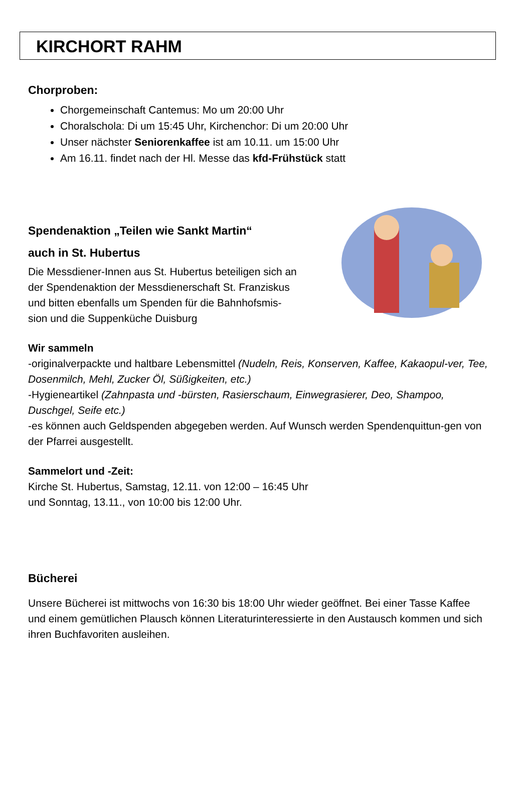KIRCHORT RAHM
Chorproben:
Chorgemeinschaft Cantemus: Mo um 20:00 Uhr
Choralschola: Di um 15:45 Uhr, Kirchenchor: Di um 20:00 Uhr
Unser nächster Seniorenkaffee ist am 10.11. um 15:00 Uhr
Am 16.11. findet nach der Hl. Messe das kfd-Frühstück statt
Spendenaktion „Teilen wie Sankt Martin“
auch in St. Hubertus
Die Messdiener-Innen aus St. Hubertus beteiligen sich an
der Spendenaktion der Messdienerschaft St. Franziskus
und bitten ebenfalls um Spenden für die Bahnhofsmis-
sion und die Suppenküche Duisburg
Wir sammeln
-originalverpackte und haltbare Lebensmittel (Nudeln, Reis, Konserven, Kaffee, Kakaopul-ver, Tee, Dosenmilch, Mehl, Zucker Öl, Süßigkeiten, etc.)
-Hygieneartikel (Zahnpasta und -bürsten, Rasierschaum, Einwegrasierer, Deo, Shampoo, Duschgel, Seife etc.)
-es können auch Geldspenden abgegeben werden. Auf Wunsch werden Spendenquittun-gen von der Pfarrei ausgestellt.
Sammelort und -Zeit:
Kirche St. Hubertus, Samstag, 12.11. von 12:00 – 16:45 Uhr
und Sonntag, 13.11., von 10:00 bis 12:00 Uhr.
Bücherei
Unsere Bücherei ist mittwochs von 16:30 bis 18:00 Uhr wieder geöffnet. Bei einer Tasse Kaffee und einem gemütlichen Plausch können Literaturinteressierte in den Austausch kommen und sich ihren Buchfavoriten ausleihen.